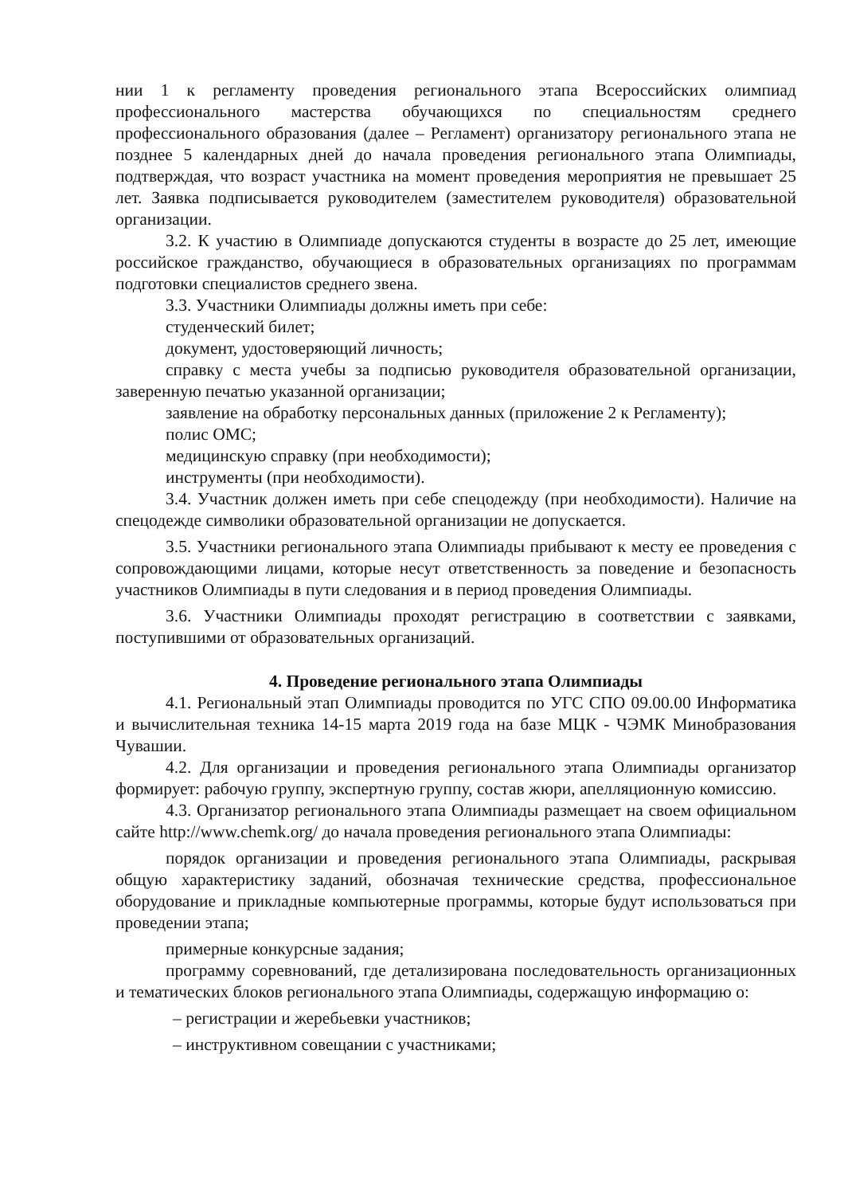нии 1 к регламенту проведения регионального этапа Всероссийских олимпиад профессионального мастерства обучающихся по специальностям среднего профессионального образования (далее – Регламент) организатору регионального этапа не позднее 5 календарных дней до начала проведения регионального этапа Олимпиады, подтверждая, что возраст участника на момент проведения мероприятия не превышает 25 лет. Заявка подписывается руководителем (заместителем руководителя) образовательной организации.
3.2. К участию в Олимпиаде допускаются студенты в возрасте до 25 лет, имеющие российское гражданство, обучающиеся в образовательных организациях по программам подготовки специалистов среднего звена.
3.3. Участники Олимпиады должны иметь при себе:
студенческий билет;
документ, удостоверяющий личность;
справку с места учебы за подписью руководителя образовательной организации, заверенную печатью указанной организации;
заявление на обработку персональных данных (приложение 2 к Регламенту);
полис ОМС;
медицинскую справку (при необходимости);
инструменты (при необходимости).
3.4. Участник должен иметь при себе спецодежду (при необходимости). Наличие на спецодежде символики образовательной организации не допускается.
3.5. Участники регионального этапа Олимпиады прибывают к месту ее проведения с сопровождающими лицами, которые несут ответственность за поведение и безопасность участников Олимпиады в пути следования и в период проведения Олимпиады.
3.6. Участники Олимпиады проходят регистрацию в соответствии с заявками, поступившими от образовательных организаций.
4. Проведение регионального этапа Олимпиады
4.1. Региональный этап Олимпиады проводится по УГС СПО 09.00.00 Информатика и вычислительная техника 14-15 марта 2019 года на базе МЦК - ЧЭМК Минобразования Чувашии.
4.2. Для организации и проведения регионального этапа Олимпиады организатор формирует: рабочую группу, экспертную группу, состав жюри, апелляционную комиссию.
4.3. Организатор регионального этапа Олимпиады размещает на своем официальном сайте http://www.chemk.org/ до начала проведения регионального этапа Олимпиады:
порядок организации и проведения регионального этапа Олимпиады, раскрывая общую характеристику заданий, обозначая технические средства, профессиональное оборудование и прикладные компьютерные программы, которые будут использоваться при проведении этапа;
примерные конкурсные задания;
программу соревнований, где детализирована последовательность организационных и тематических блоков регионального этапа Олимпиады, содержащую информацию о:
– регистрации и жеребьевки участников;
– инструктивном совещании с участниками;